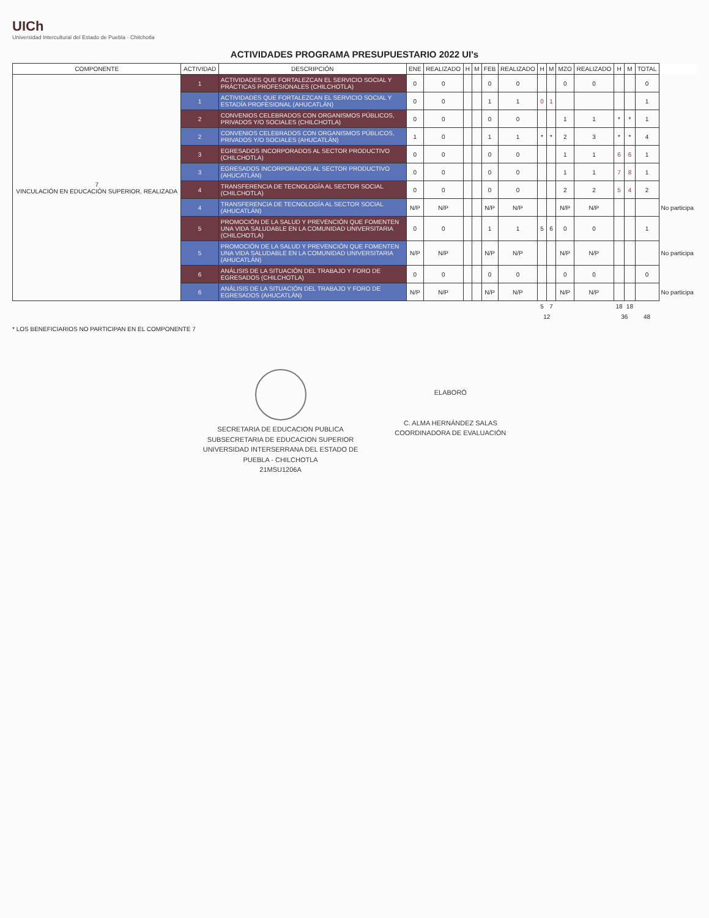UICh
Universidad Intercultural del Estado de Puebla · Chilchotla
ACTIVIDADES PROGRAMA PRESUPUESTARIO 2022 UI's
| COMPONENTE | ACTIVIDAD | DESCRIPCIÓN | ENE | REALIZADO | H | M | FEB | REALIZADO | H | M | MZO | REALIZADO | H | M | TOTAL | |
| --- | --- | --- | --- | --- | --- | --- | --- | --- | --- | --- | --- | --- | --- | --- | --- | --- |
| 7 VINCULACIÓN EN EDUCACIÓN SUPERIOR, REALIZADA | 1 | ACTIVIDADES QUE FORTALEZCAN EL SERVICIO SOCIAL Y PRÁCTICAS PROFESIONALES (CHILCHOTLA) | 0 | 0 | | | 0 | 0 | | | 0 | 0 | | | 0 | |
| | 1 | ACTIVIDADES QUE FORTALEZCAN EL SERVICIO SOCIAL Y ESTADÍA PROFESIONAL (AHUCATLÁN) | 0 | 0 | | | 1 | 1 | 0 | 1 | | | | | 1 | |
| | 2 | CONVENIOS CELEBRADOS CON ORGANISMOS PÚBLICOS, PRIVADOS Y/O SOCIALES (CHILCHOTLA) | 0 | 0 | | | 0 | 0 | | | 1 | 1 | * | * | 1 | |
| | 2 | CONVENIOS CELEBRADOS CON ORGANISMOS PÚBLICOS, PRIVADOS Y/O SOCIALES (AHUCATLÁN) | 1 | 0 | | | 1 | 1 | * | * | 2 | 3 | * | * | 4 | |
| | 3 | EGRESADOS INCORPORADOS AL SECTOR PRODUCTIVO (CHILCHOTLA) | 0 | 0 | | | 0 | 0 | | | 1 | 1 | 6 | 6 | 1 | |
| | 3 | EGRESADOS INCORPORADOS AL SECTOR PRODUCTIVO (AHUCATLÁN) | 0 | 0 | | | 0 | 0 | | | 1 | 1 | 7 | 8 | 1 | |
| | 4 | TRANSFERENCIA DE TECNOLOGÍA AL SECTOR SOCIAL (CHILCHOTLA) | 0 | 0 | | | 0 | 0 | | | 2 | 2 | 5 | 4 | 2 | |
| | 4 | TRANSFERENCIA DE TECNOLOGÍA AL SECTOR SOCIAL (AHUCATLÁN) | N/P | N/P | | | N/P | N/P | | | N/P | N/P | | | | No participa |
| | 5 | PROMOCIÓN DE LA SALUD Y PREVENCIÓN QUE FOMENTEN UNA VIDA SALUDABLE EN LA COMUNIDAD UNIVERSITARIA (CHILCHOTLA) | 0 | 0 | | | 1 | 1 | 5 | 6 | 0 | 0 | | | 1 | |
| | 5 | PROMOCIÓN DE LA SALUD Y PREVENCIÓN QUE FOMENTEN UNA VIDA SALUDABLE EN LA COMUNIDAD UNIVERSITARIA (AHUCATLÁN) | N/P | N/P | | | N/P | N/P | | | N/P | N/P | | | | No participa |
| | 6 | ANÁLISIS DE LA SITUACIÓN DEL TRABAJO Y FORO DE EGRESADOS (CHILCHOTLA) | 0 | 0 | | | 0 | 0 | | | 0 | 0 | | | 0 | |
| | 6 | ANÁLISIS DE LA SITUACIÓN DEL TRABAJO Y FORO DE EGRESADOS (AHUCATLÁN) | N/P | N/P | | | N/P | N/P | | | N/P | N/P | | | | No participa |
| | | | | | | | | | 5 | 7 | | | 18 | 18 | | |
| | | | | | | | | | 12 | | | | 36 | | 48 | |
* LOS BENEFICIARIOS NO PARTICIPAN EN EL COMPONENTE 7
SECRETARIA DE EDUCACION PUBLICA
SUBSECRETARIA DE EDUCACION SUPERIOR
UNIVERSIDAD INTERSERRANA DEL ESTADO DE
PUEBLA - CHILCHOTLA
21MSU1206A
ELABORÓ
C. ALMA HERNÁNDEZ SALAS
COORDINADORA DE EVALUACIÓN